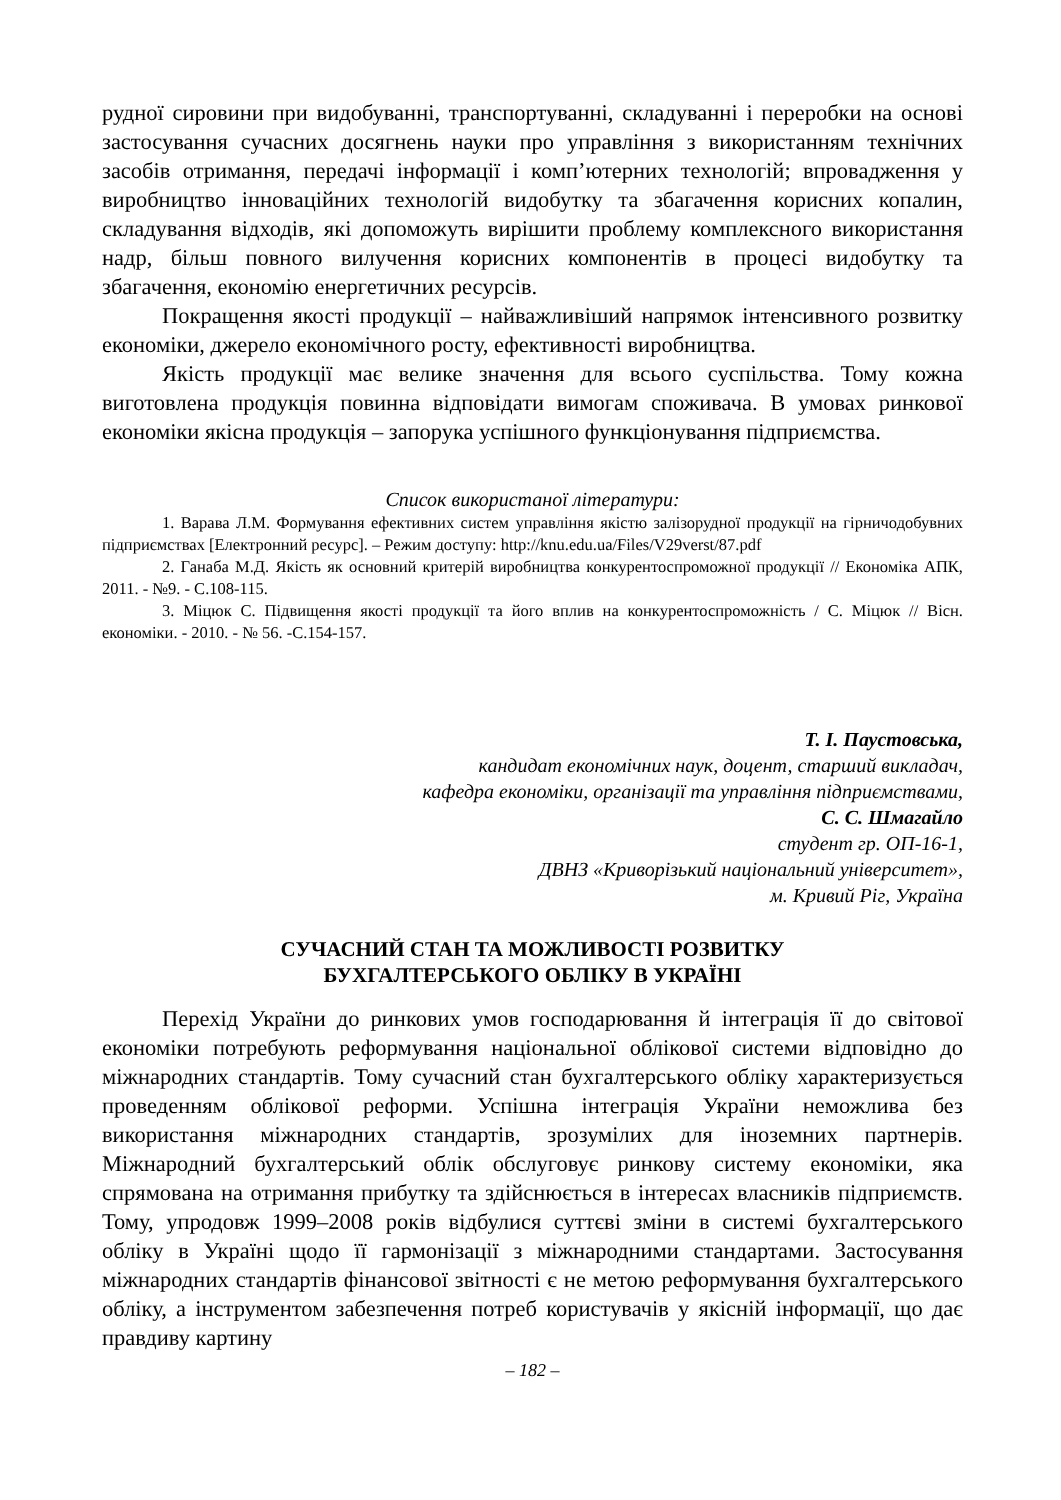рудної сировини при видобуванні, транспортуванні, складуванні і переробки на основі застосування сучасних досягнень науки про управління з використанням технічних засобів отримання, передачі інформації і комп’ютерних технологій; впровадження у виробництво інноваційних технологій видобутку та збагачення корисних копалин, складування відходів, які допоможуть вирішити проблему комплексного використання надр, більш повного вилучення корисних компонентів в процесі видобутку та збагачення, економію енергетичних ресурсів.
Покращення якості продукції – найважливіший напрямок інтенсивного розвитку економіки, джерело економічного росту, ефективності виробництва.
Якість продукції має велике значення для всього суспільства. Тому кожна виготовлена продукція повинна відповідати вимогам споживача. В умовах ринкової економіки якісна продукція – запорука успішного функціонування підприємства.
Список використаної літератури:
1. Варава Л.М. Формування ефективних систем управління якістю залізорудної продукції на гірничодобувних підприємствах [Електронний ресурс]. – Режим доступу: http://knu.edu.ua/Files/V29verst/87.pdf
2. Ганаба М.Д. Якість як основний критерій виробництва конкурентоспроможної продукції // Економіка АПК, 2011. - №9. - С.108-115.
3. Міцюк С. Підвищення якості продукції та його вплив на конкурентоспроможність / С. Міцюк // Вісн. економіки. - 2010. - № 56. -С.154-157.
Т. І. Паустовська,
кандидат економічних наук, доцент, старший викладач,
кафедра економіки, організації та управління підприємствами,
С. С. Шмагайло
студент гр. ОП-16-1,
ДВНЗ «Криворізький національний університет»,
м. Кривий Ріг, Україна
СУЧАСНИЙ СТАН ТА МОЖЛИВОСТІ РОЗВИТКУ
БУХГАЛТЕРСЬКОГО ОБЛІКУ В УКРАЇНІ
Перехід України до ринкових умов господарювання й інтеграція її до світової економіки потребують реформування національної облікової системи відповідно до міжнародних стандартів. Тому сучасний стан бухгалтерського обліку характеризується проведенням облікової реформи. Успішна інтеграція України неможлива без використання міжнародних стандартів, зрозумілих для іноземних партнерів. Міжнародний бухгалтерський облік обслуговує ринкову систему економіки, яка спрямована на отримання прибутку та здійснюється в інтересах власників підприємств. Тому, упродовж 1999–2008 років відбулися суттєві зміни в системі бухгалтерського обліку в Україні щодо її гармонізації з міжнародними стандартами. Застосування міжнародних стандартів фінансової звітності є не метою реформування бухгалтерського обліку, а інструментом забезпечення потреб користувачів у якісній інформації, що дає правдиву картину
– 182 –